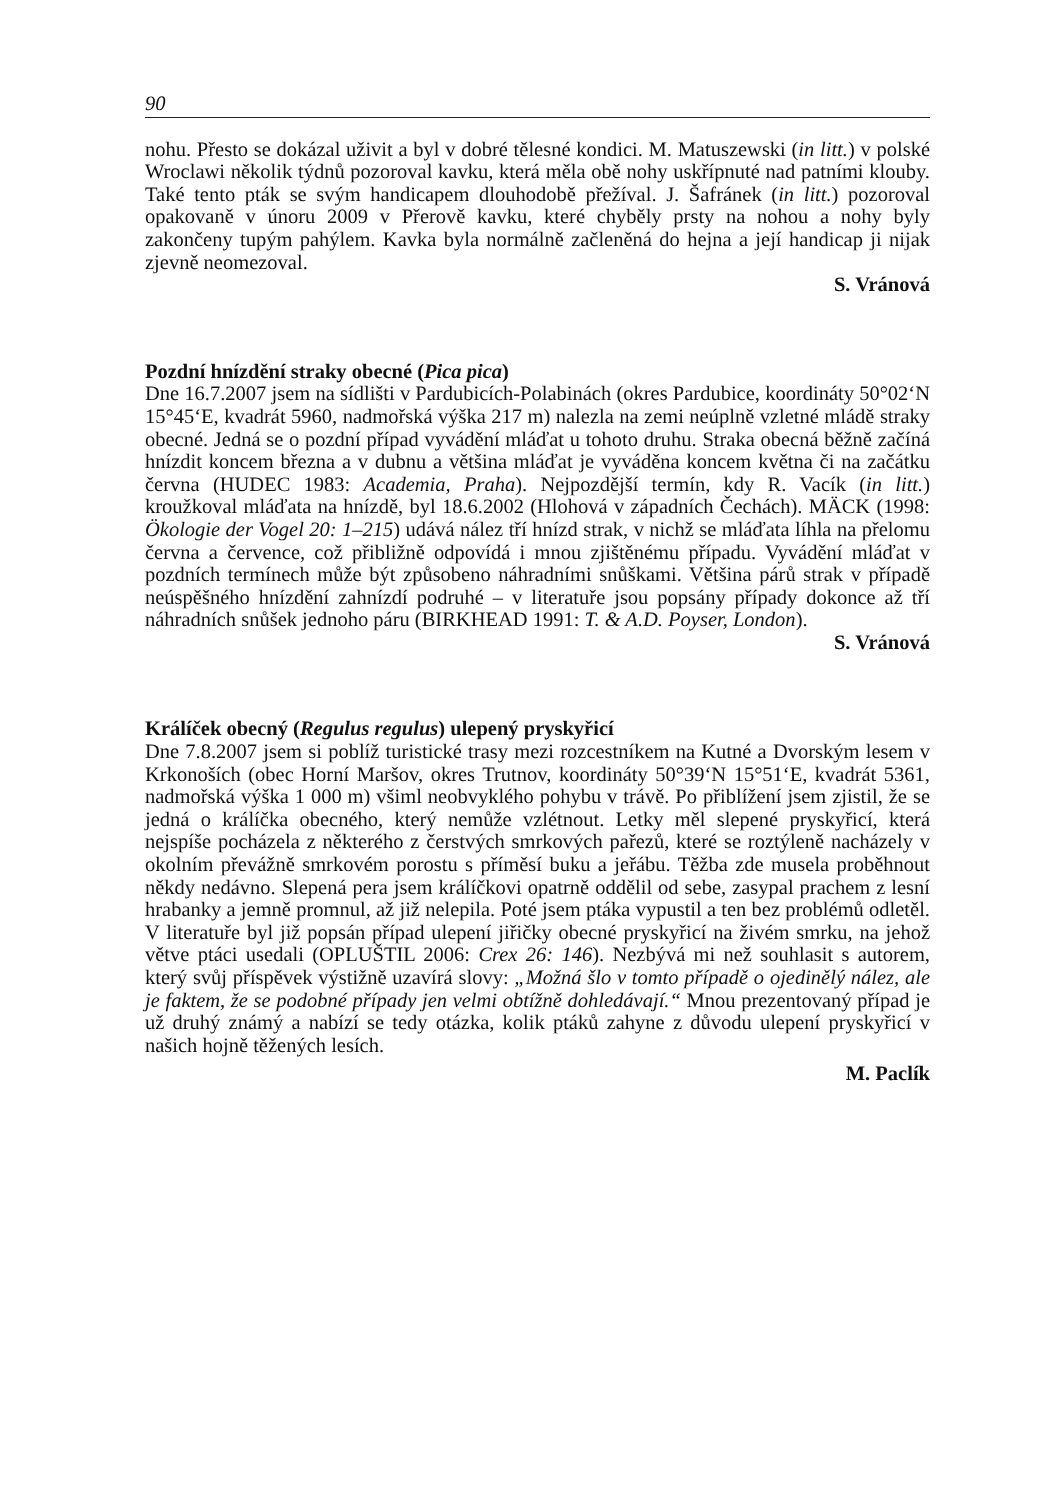90
nohu. Přesto se dokázal uživit a byl v dobré tělesné kondici. M. Matuszewski (in litt.) v polské Wroclawi několik týdnů pozoroval kavku, která měla obě nohy uskřípnuté nad patními klouby. Také tento pták se svým handicapem dlouhodobě přežíval. J. Šafránek (in litt.) pozoroval opakovaně v únoru 2009 v Přerově kavku, které chyběly prsty na nohou a nohy byly zakončeny tupým pahýlem. Kavka byla normálně začleněná do hejna a její handicap ji nijak zjevně neomezoval.
S. Vránová
Pozdní hnízdění straky obecné (Pica pica)
Dne 16.7.2007 jsem na sídlišti v Pardubicích-Polabinách (okres Pardubice, koordináty 50°02‘N 15°45‘E, kvadrát 5960, nadmořská výška 217 m) nalezla na zemi neúplně vzletné mládě straky obecné. Jedná se o pozdní případ vyvádění mláďat u tohoto druhu. Straka obecná běžně začíná hnízdit koncem března a v dubnu a většina mláďat je vyváděna koncem května či na začátku června (HUDEC 1983: Academia, Praha). Nejpozdější termín, kdy R. Vacík (in litt.) kroužkoval mláďata na hnízdě, byl 18.6.2002 (Hlohová v západních Čechách). MÄCK (1998: Ökologie der Vogel 20: 1–215) udává nález tří hnízd strak, v nichž se mláďata líhla na přelomu června a července, což přibližně odpovídá i mnou zjištěnému případu. Vyvádění mláďat v pozdních termínech může být způsobeno náhradními snůškami. Většina párů strak v případě neúspěšného hnízdění zahnízdí podruhé – v literatuře jsou popsány případy dokonce až tří náhradních snůšek jednoho páru (BIRKHEAD 1991: T. & A.D. Poyser, London).
S. Vránová
Králíček obecný (Regulus regulus) ulepený pryskyřicí
Dne 7.8.2007 jsem si poblíž turistické trasy mezi rozcestníkem na Kutné a Dvorským lesem v Krkonoších (obec Horní Maršov, okres Trutnov, koordináty 50°39‘N 15°51‘E, kvadrát 5361, nadmořská výška 1 000 m) všiml neobvyklého pohybu v trávě. Po přiblížení jsem zjistil, že se jedná o králíčka obecného, který nemůže vzlétnout. Letky měl slepené pryskyřicí, která nejspíše pocházela z některého z čerstvých smrkových pařezů, které se roztýleně nacházely v okolním převážně smrkovém porostu s příměsí buku a jeřábu. Těžba zde musela proběhnout někdy nedávno. Slepená pera jsem králíčkovi opatrně oddělil od sebe, zasypal prachem z lesní hrabanky a jemně promnul, až již nelepila. Poté jsem ptáka vypustil a ten bez problémů odletěl. V literatuře byl již popsán případ ulepení jiřičky obecné pryskyřicí na živém smrku, na jehož větve ptáci usedali (OPLUŠTIL 2006: Crex 26: 146). Nezbývá mi než souhlasit s autorem, který svůj příspěvek výstižně uzavírá slovy: „Možná šlo v tomto případě o ojedinělý nález, ale je faktem, že se podobné případy jen velmi obtížně dohledávají.“ Mnou prezentovaný případ je už druhý známý a nabízí se tedy otázka, kolik ptáků zahyne z důvodu ulepení pryskyřicí v našich hojně těžených lesích.
M. Paclík